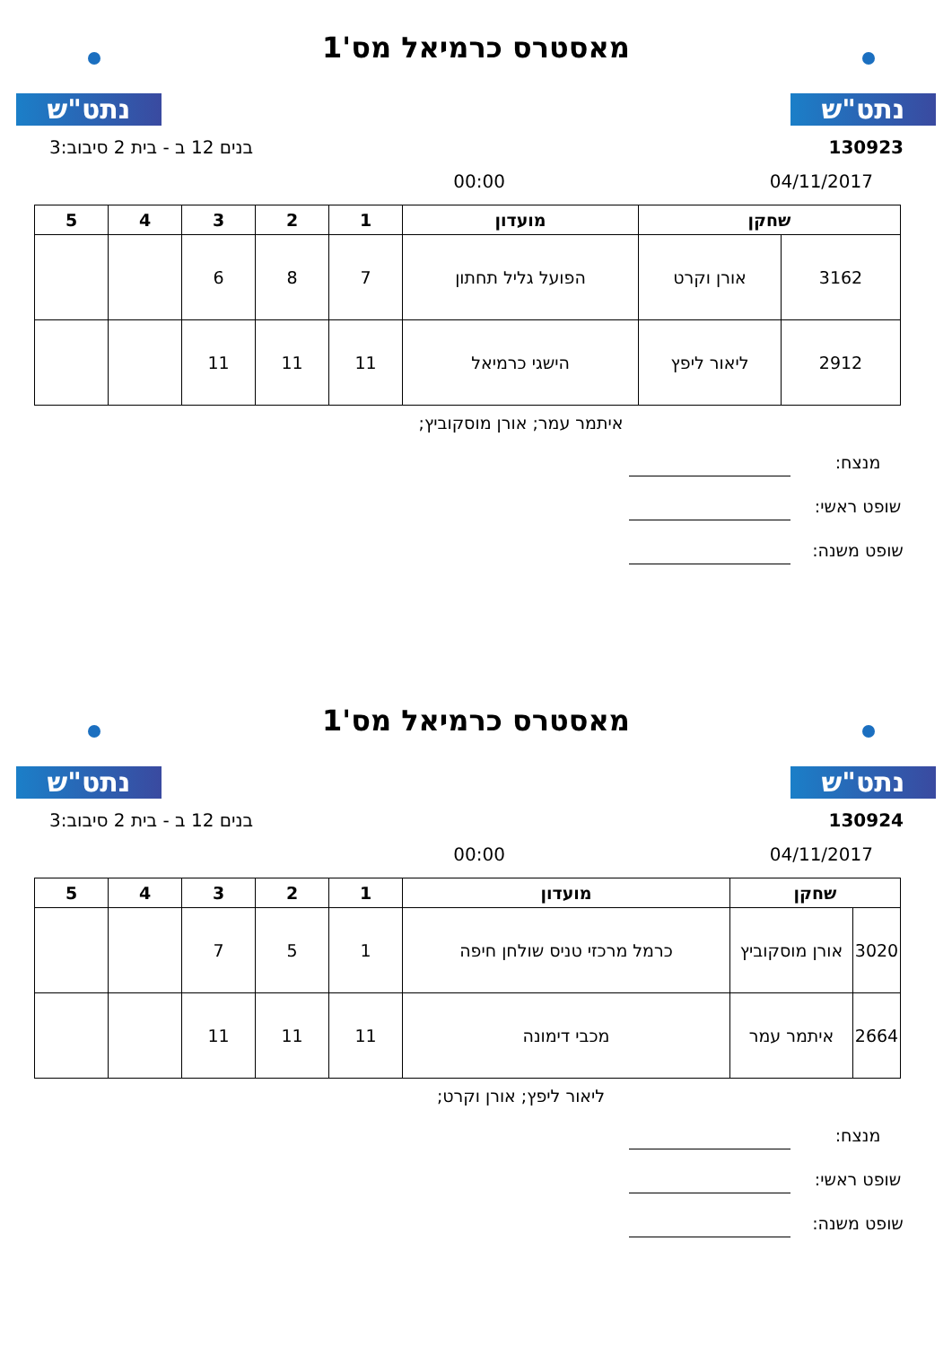נתט"ש
מאסטרס כרמיאל מס'1
נתט"ש
130923 בנים 12 ב - בית 2 סיבוב:3
04/11/2017 00:00
| שחקן | | מועדון | 1 | 2 | 3 | 4 | 5 |
| --- | --- | --- | --- | --- | --- | --- | --- |
| 3162 | אורן וקרט | הפועל גליל תחתון | 7 | 8 | 6 | | |
| 2912 | ליאור ליפץ | הישגי כרמיאל | 11 | 11 | 11 | | |
איתמר עמר; אורן מוסקוביץ;
מנצח:
שופט ראשי:
שופט משנה:
נתט"ש
מאסטרס כרמיאל מס'1
נתט"ש
130924 בנים 12 ב - בית 2 סיבוב:3
04/11/2017 00:00
| שחקן | | מועדון | 1 | 2 | 3 | 4 | 5 |
| --- | --- | --- | --- | --- | --- | --- | --- |
| 3020 | אורן מוסקוביץ | כרמל מרכזי טניס שולחן חיפה | 1 | 5 | 7 | | |
| 2664 | איתמר עמר | מכבי דימונה | 11 | 11 | 11 | | |
ליאור ליפץ; אורן וקרט;
מנצח:
שופט ראשי:
שופט משנה: